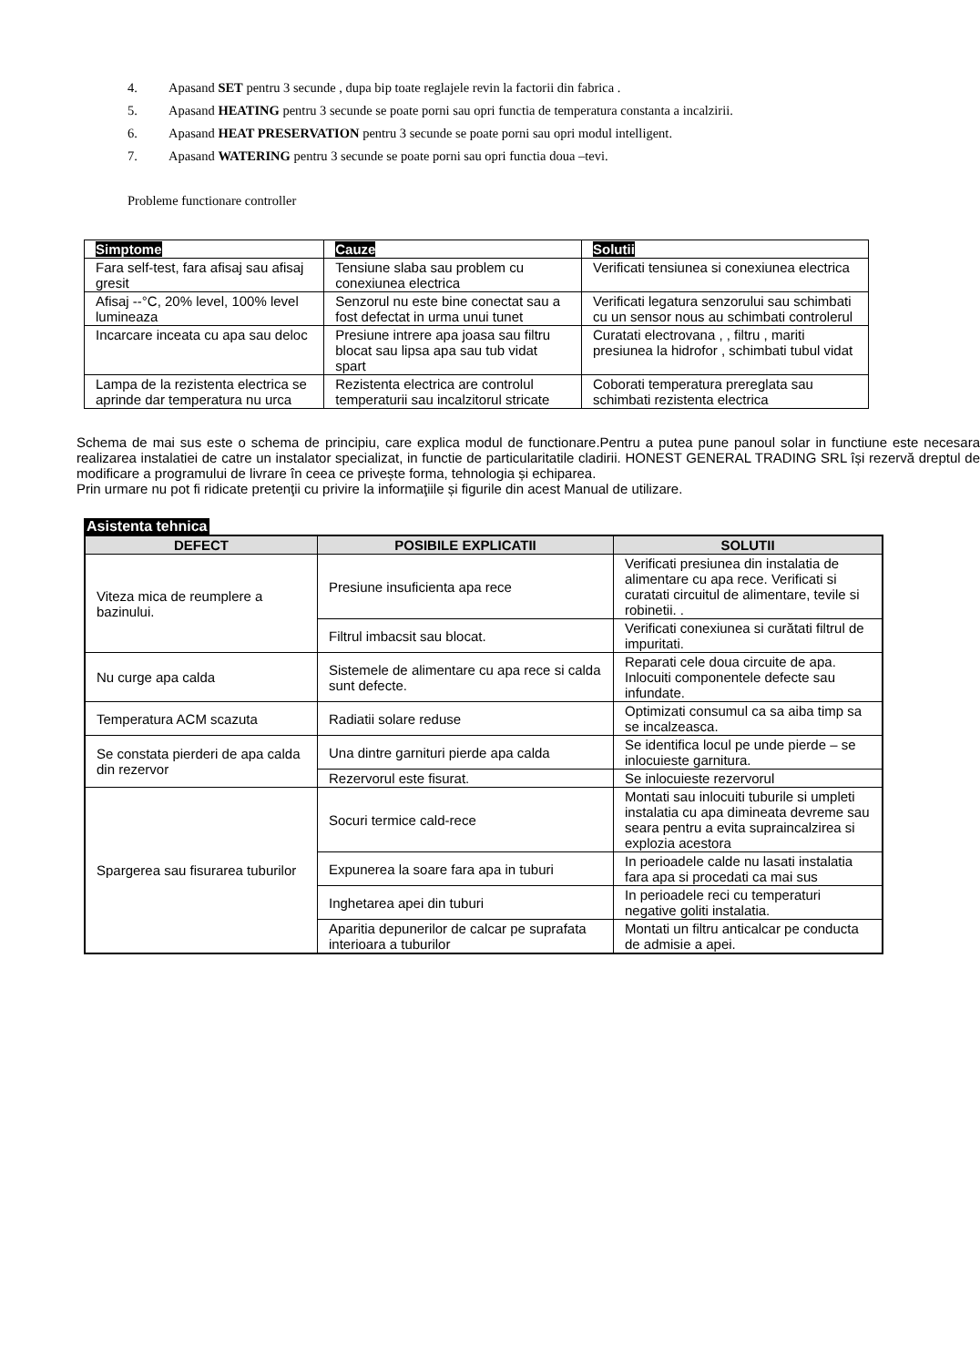4. Apasand SET pentru 3 secunde , dupa bip toate reglajele revin la factorii din fabrica .
5. Apasand HEATING pentru 3 secunde se poate porni sau opri functia de temperatura constanta a incalzirii.
6. Apasand HEAT PRESERVATION pentru 3 secunde se poate porni sau opri modul intelligent.
7. Apasand WATERING pentru 3 secunde se poate porni sau opri functia doua –tevi.
Probleme functionare controller
| Simptome | Cauze | Solutii |
| --- | --- | --- |
| Fara self-test, fara afisaj sau afisaj gresit | Tensiune slaba sau problem cu conexiunea electrica | Verificati tensiunea si conexiunea electrica |
| Afisaj --°C, 20% level, 100% level lumineaza | Senzorul nu este bine conectat sau a fost defectat in urma unui tunet | Verificati legatura senzorului sau schimbati cu un sensor nous au schimbati controlerul |
| Incarcare inceata cu apa sau deloc | Presiune intrere apa joasa sau filtru blocat sau lipsa apa sau tub vidat spart | Curatati electrovana , , filtru , mariti presiunea la hidrofor , schimbati tubul vidat |
| Lampa de la rezistenta electrica se aprinde dar temperatura nu urca | Rezistenta electrica are controlul temperaturii sau incalzitorul stricate | Coborati temperatura prereglata sau schimbati rezistenta electrica |
Schema de mai sus este o schema de principiu, care explica modul de functionare.Pentru a putea pune panoul solar in functiune este necesara realizarea instalatiei de catre un instalator specializat, in functie de particularitatile cladirii. HONEST GENERAL TRADING SRL își rezervă dreptul de modificare a programului de livrare în ceea ce privește forma, tehnologia și echiparea.
Prin urmare nu pot fi ridicate pretenţii cu privire la informaţiile și figurile din acest Manual de utilizare.
Asistenta tehnica
| DEFECT | POSIBILE EXPLICATII | SOLUTII |
| --- | --- | --- |
| Viteza mica de reumplere a bazinului. | Presiune insuficienta apa rece | Verificati presiunea din instalatia de alimentare cu apa rece. Verificati si curatati circuitul de alimentare, tevile si robinetii. . |
| | Filtrul imbacsit sau blocat. | Verificati conexiunea si curătati filtrul de impuritati. |
| Nu curge apa calda | Sistemele de alimentare cu apa rece si calda sunt defecte. | Reparati cele doua circuite de apa. Inlocuiti componentele defecte sau infundate. |
| Temperatura ACM scazuta | Radiatii solare reduse | Optimizati consumul ca sa aiba timp sa se incalzeasca. |
| Se constata pierderi de apa calda din rezervor | Una dintre garnituri pierde apa calda | Se identifica locul pe unde pierde – se inlocuieste garnitura. |
| | Rezervorul este fisurat. | Se inlocuieste rezervorul |
| Spargerea sau fisurarea tuburilor | Socuri termice cald-rece | Montati sau inlocuiti tuburile si umpleti instalatia cu apa dimineata devreme sau seara pentru a evita supraincalzirea si explozia acestora |
| | Expunerea la soare fara apa in tuburi | In perioadele calde nu lasati instalatia fara apa si procedati ca mai sus |
| | Inghetarea apei din tuburi | In perioadele reci cu temperaturi negative goliti instalatia. |
| | Aparitia depunerilor de calcar pe suprafata interioara a tuburilor | Montati un filtru anticalcar pe conducta de admisie a apei. |